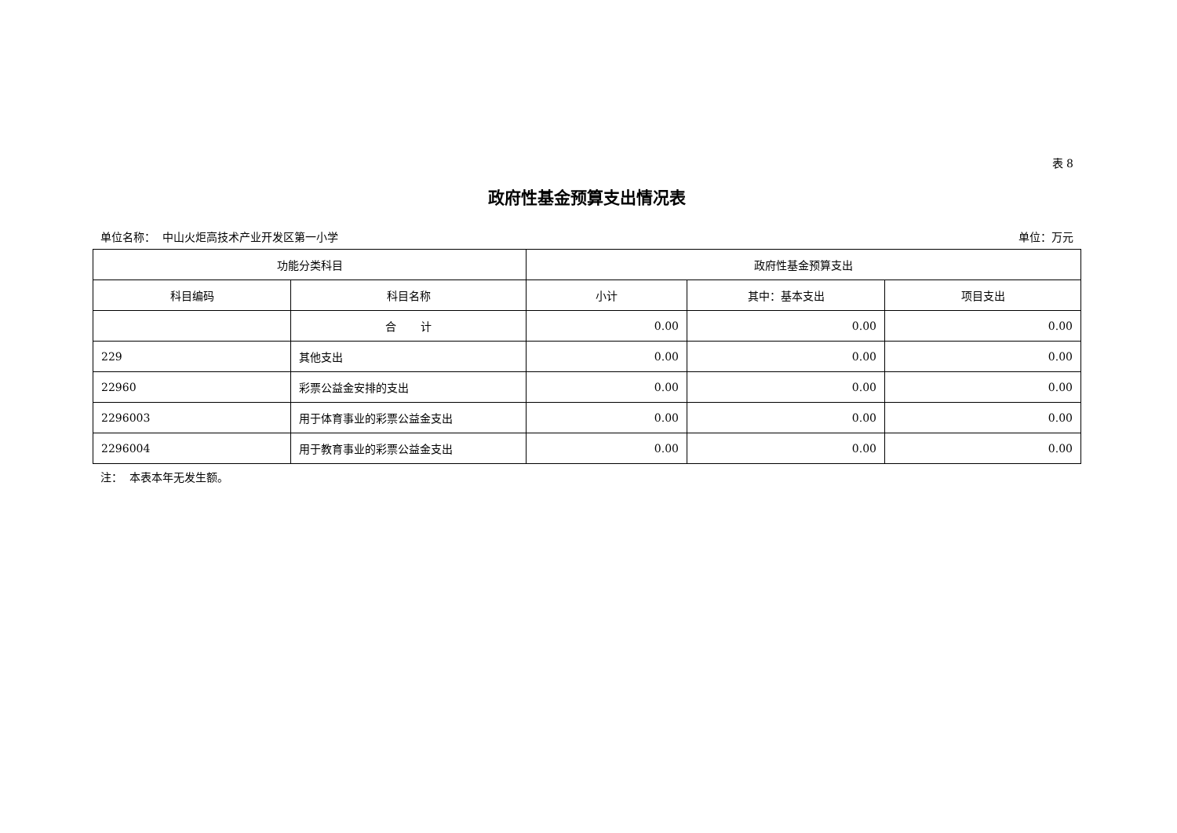表 8
政府性基金预算支出情况表
单位名称： 中山火炬高技术产业开发区第一小学 单位：万元
| 功能分类科目 | | 政府性基金预算支出 | | |
| --- | --- | --- | --- | --- |
| 科目编码 | 科目名称 | 小计 | 其中：基本支出 | 项目支出 |
| | 合 计 | 0.00 | 0.00 | 0.00 |
| 229 | 其他支出 | 0.00 | 0.00 | 0.00 |
| 22960 | 彩票公益金安排的支出 | 0.00 | 0.00 | 0.00 |
| 2296003 | 用于体育事业的彩票公益金支出 | 0.00 | 0.00 | 0.00 |
| 2296004 | 用于教育事业的彩票公益金支出 | 0.00 | 0.00 | 0.00 |
注： 本表本年无发生额。